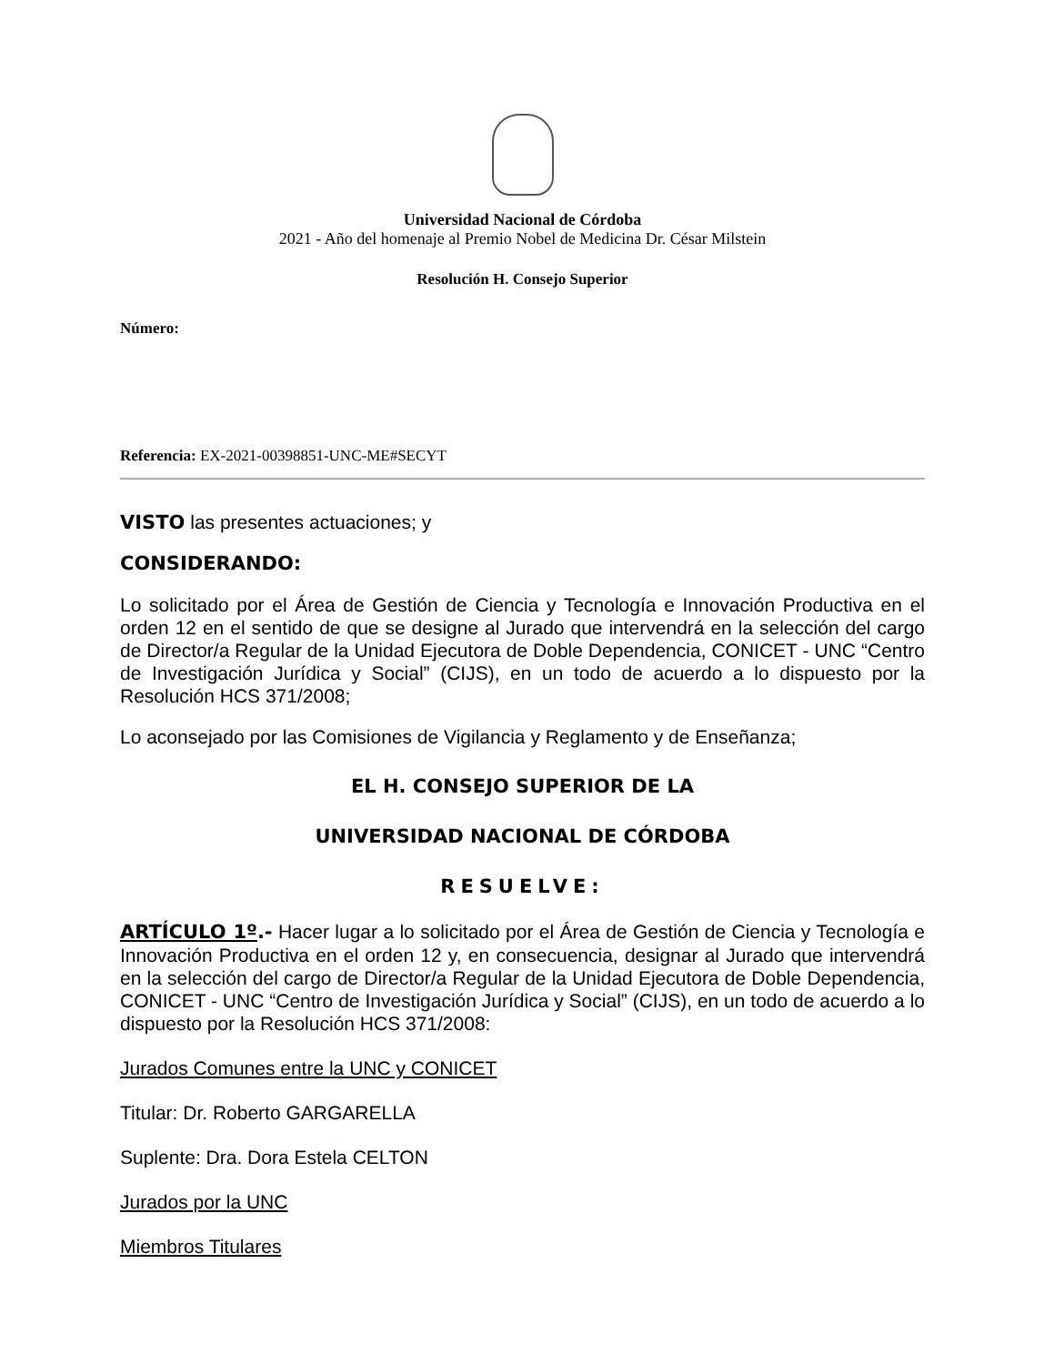Universidad Nacional de Córdoba
2021 - Año del homenaje al Premio Nobel de Medicina Dr. César Milstein
Resolución H. Consejo Superior
Número:
Referencia: EX-2021-00398851-UNC-ME#SECYT
VISTO las presentes actuaciones; y
CONSIDERANDO:
Lo solicitado por el Área de Gestión de Ciencia y Tecnología e Innovación Productiva en el orden 12 en el sentido de que se designe al Jurado que intervendrá en la selección del cargo de Director/a Regular de la Unidad Ejecutora de Doble Dependencia, CONICET - UNC “Centro de Investigación Jurídica y Social” (CIJS), en un todo de acuerdo a lo dispuesto por la Resolución HCS 371/2008;
Lo aconsejado por las Comisiones de Vigilancia y Reglamento y de Enseñanza;
EL H. CONSEJO SUPERIOR DE LA
UNIVERSIDAD NACIONAL DE CÓRDOBA
RESUELVE:
ARTÍCULO 1º.- Hacer lugar a lo solicitado por el Área de Gestión de Ciencia y Tecnología e Innovación Productiva en el orden 12 y, en consecuencia, designar al Jurado que intervendrá en la selección del cargo de Director/a Regular de la Unidad Ejecutora de Doble Dependencia, CONICET - UNC “Centro de Investigación Jurídica y Social” (CIJS), en un todo de acuerdo a lo dispuesto por la Resolución HCS 371/2008:
Jurados Comunes entre la UNC y CONICET
Titular: Dr. Roberto GARGARELLA
Suplente: Dra. Dora Estela CELTON
Jurados por la UNC
Miembros Titulares